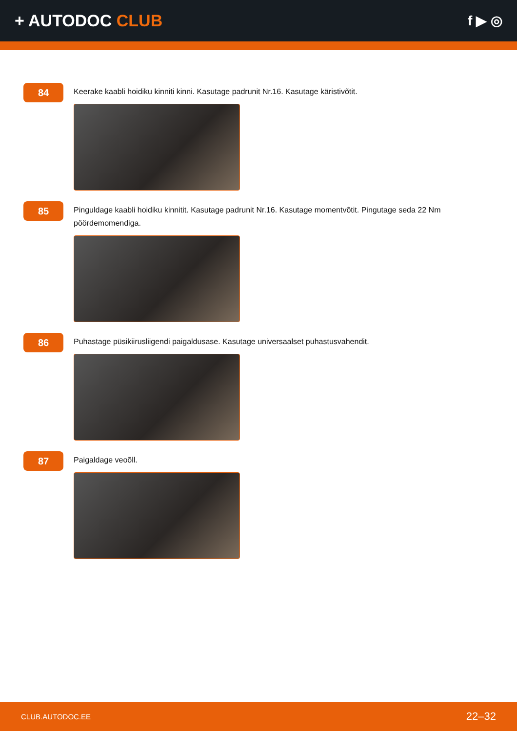+ AUTODOC CLUB
f ▶ ◎
84
Keerake kaabli hoidiku kinniti kinni. Kasutage padrunit Nr.16. Kasutage käristivõtit.
85
Pinguldage kaabli hoidiku kinnitit. Kasutage padrunit Nr.16. Kasutage momentvõtit. Pingutage seda 22 Nm pöördemomendiga.
86
Puhastage püsikiirusliigendi paigaldusase. Kasutage universaalset puhastusvahendit.
87
Paigaldage veoõll.
CLUB.AUTODOC.EE 22–32